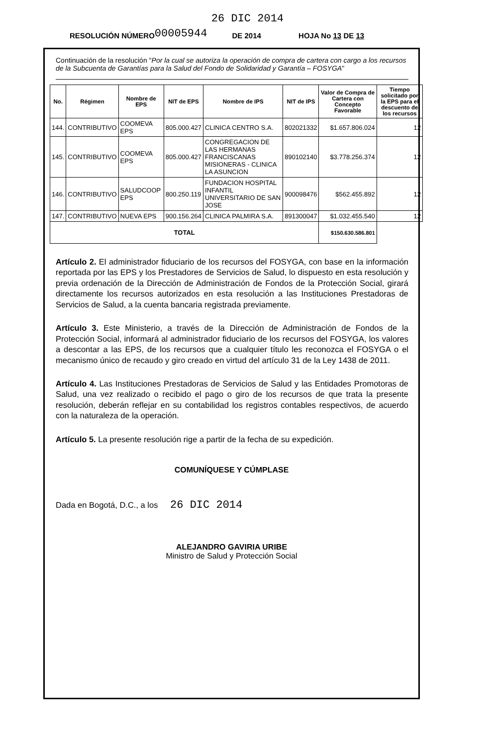RESOLUCIÓN NÚMERO 00005944 DE 2014 26 DIC 2014 HOJA No 13 DE 13
Continuación de la resolución "Por la cual se autoriza la operación de compra de cartera con cargo a los recursos de la Subcuenta de Garantías para la Salud del Fondo de Solidaridad y Garantía – FOSYGA"
| No. | Régimen | Nombre de EPS | NIT de EPS | Nombre de IPS | NIT de IPS | Valor de Compra de Cartera con Concepto Favorable | Tiempo solicitado por la EPS para el descuento de los recursos |
| --- | --- | --- | --- | --- | --- | --- | --- |
| 144. | CONTRIBUTIVO | COOMEVA EPS | 805.000.427 | CLINICA CENTRO S.A. | 802021332 | $1.657.806.024 | 12 |
| 145. | CONTRIBUTIVO | COOMEVA EPS | 805.000.427 | CONGREGACION DE LAS HERMANAS FRANCISCANAS MISIONERAS - CLINICA LA ASUNCION | 890102140 | $3.778.256.374 | 12 |
| 146. | CONTRIBUTIVO | SALUDCOOP EPS | 800.250.119 | FUNDACION HOSPITAL INFANTIL UNIVERSITARIO DE SAN JOSE | 900098476 | $562.455.892 | 12 |
| 147. | CONTRIBUTIVO | NUEVA EPS | 900.156.264 | CLINICA PALMIRA S.A. | 891300047 | $1.032.455.540 | 12 |
| TOTAL | | | | | | $150.630.586.801 | |
Artículo 2. El administrador fiduciario de los recursos del FOSYGA, con base en la información reportada por las EPS y los Prestadores de Servicios de Salud, lo dispuesto en esta resolución y previa ordenación de la Dirección de Administración de Fondos de la Protección Social, girará directamente los recursos autorizados en esta resolución a las Instituciones Prestadoras de Servicios de Salud, a la cuenta bancaria registrada previamente.
Artículo 3. Este Ministerio, a través de la Dirección de Administración de Fondos de la Protección Social, informará al administrador fiduciario de los recursos del FOSYGA, los valores a descontar a las EPS, de los recursos que a cualquier título les reconozca el FOSYGA o el mecanismo único de recaudo y giro creado en virtud del artículo 31 de la Ley 1438 de 2011.
Artículo 4. Las Instituciones Prestadoras de Servicios de Salud y las Entidades Promotoras de Salud, una vez realizado o recibido el pago o giro de los recursos de que trata la presente resolución, deberán reflejar en su contabilidad los registros contables respectivos, de acuerdo con la naturaleza de la operación.
Artículo 5. La presente resolución rige a partir de la fecha de su expedición.
COMUNÍQUESE Y CÚMPLASE
Dada en Bogotá, D.C., a los 26 DIC 2014
ALEJANDRO GAVIRIA URIBE
Ministro de Salud y Protección Social